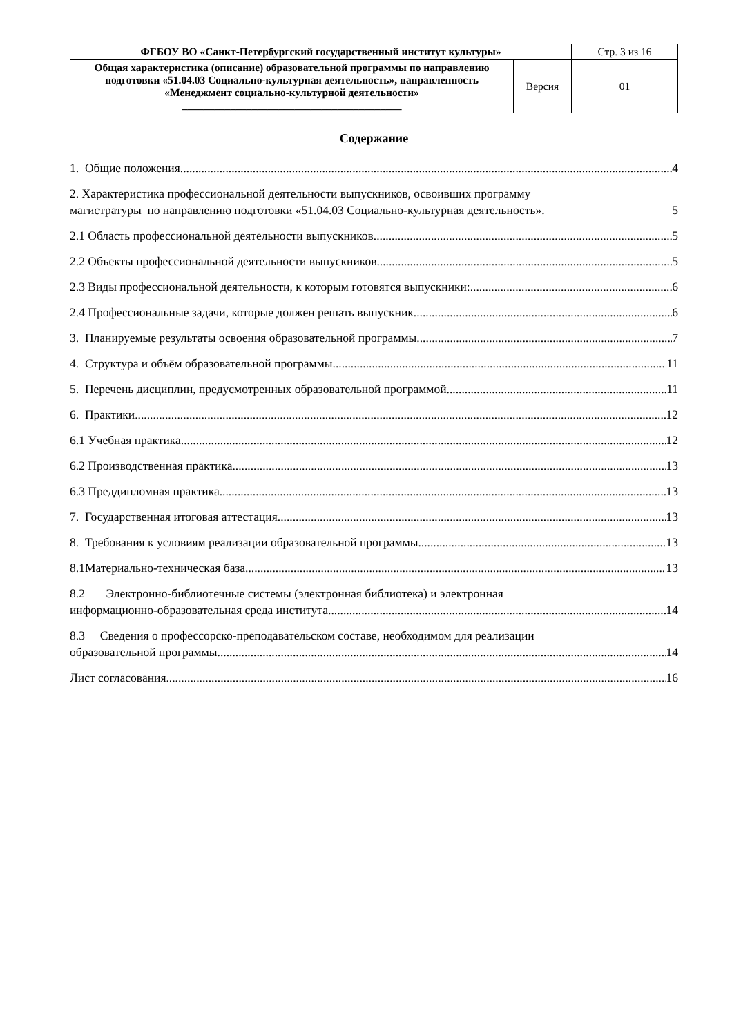| ФГБОУ ВО «Санкт-Петербургский государственный институт культуры» | | Стр. 3 из 16 |
| Общая характеристика (описание) образовательной программы по направлению подготовки «51.04.03 Социально-культурная деятельность», направленность «Менеджмент социально-культурной деятельности» _________________________________________ | Версия | 01 |
Содержание
1. Общие положения 4
2. Характеристика профессиональной деятельности выпускников, освоивших программу
магистратуры по направлению подготовки «51.04.03 Социально-культурная деятельность». 5
2.1 Область профессиональной деятельности выпускников 5
2.2 Объекты профессиональной деятельности выпускников 5
2.3 Виды профессиональной деятельности, к которым готовятся выпускники: 6
2.4 Профессиональные задачи, которые должен решать выпускник. 6
3. Планируемые результаты освоения образовательной программы 7
4. Структура и объём образовательной программы 11
5. Перечень дисциплин, предусмотренных образовательной программой 11
6. Практики 12
6.1 Учебная практика 12
6.2 Производственная практика 13
6.3 Преддипломная практика 13
7. Государственная итоговая аттестация 13
8. Требования к условиям реализации образовательной программы 13
8.1Материально-техническая база 13
8.2 Электронно-библиотечные системы (электронная библиотека) и электронная
информационно-образовательная среда института 14
8.3 Сведения о профессорско-преподавательском составе, необходимом для реализации
образовательной программы 14
Лист согласования 16